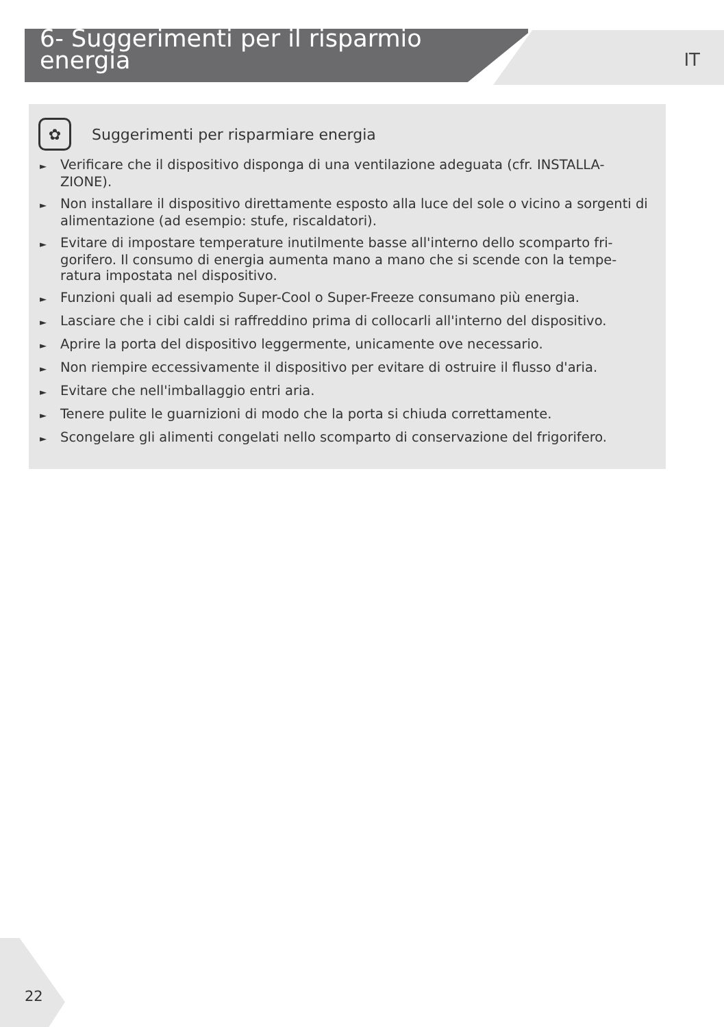6- Suggerimenti per il risparmio energia
IT
✿
Suggerimenti per risparmiare energia
► Verificare che il dispositivo disponga di una ventilazione adeguata (cfr. INSTALLA-ZIONE).
► Non installare il dispositivo direttamente esposto alla luce del sole o vicino a sorgenti di alimentazione (ad esempio: stufe, riscaldatori).
► Evitare di impostare temperature inutilmente basse all'interno dello scomparto fri-gorifero. Il consumo di energia aumenta mano a mano che si scende con la tempe-ratura impostata nel dispositivo.
► Funzioni quali ad esempio Super-Cool o Super-Freeze consumano più energia.
► Lasciare che i cibi caldi si raffreddino prima di collocarli all'interno del dispositivo.
► Aprire la porta del dispositivo leggermente, unicamente ove necessario.
► Non riempire eccessivamente il dispositivo per evitare di ostruire il flusso d'aria.
► Evitare che nell'imballaggio entri aria.
► Tenere pulite le guarnizioni di modo che la porta si chiuda correttamente.
► Scongelare gli alimenti congelati nello scomparto di conservazione del frigorifero.
22